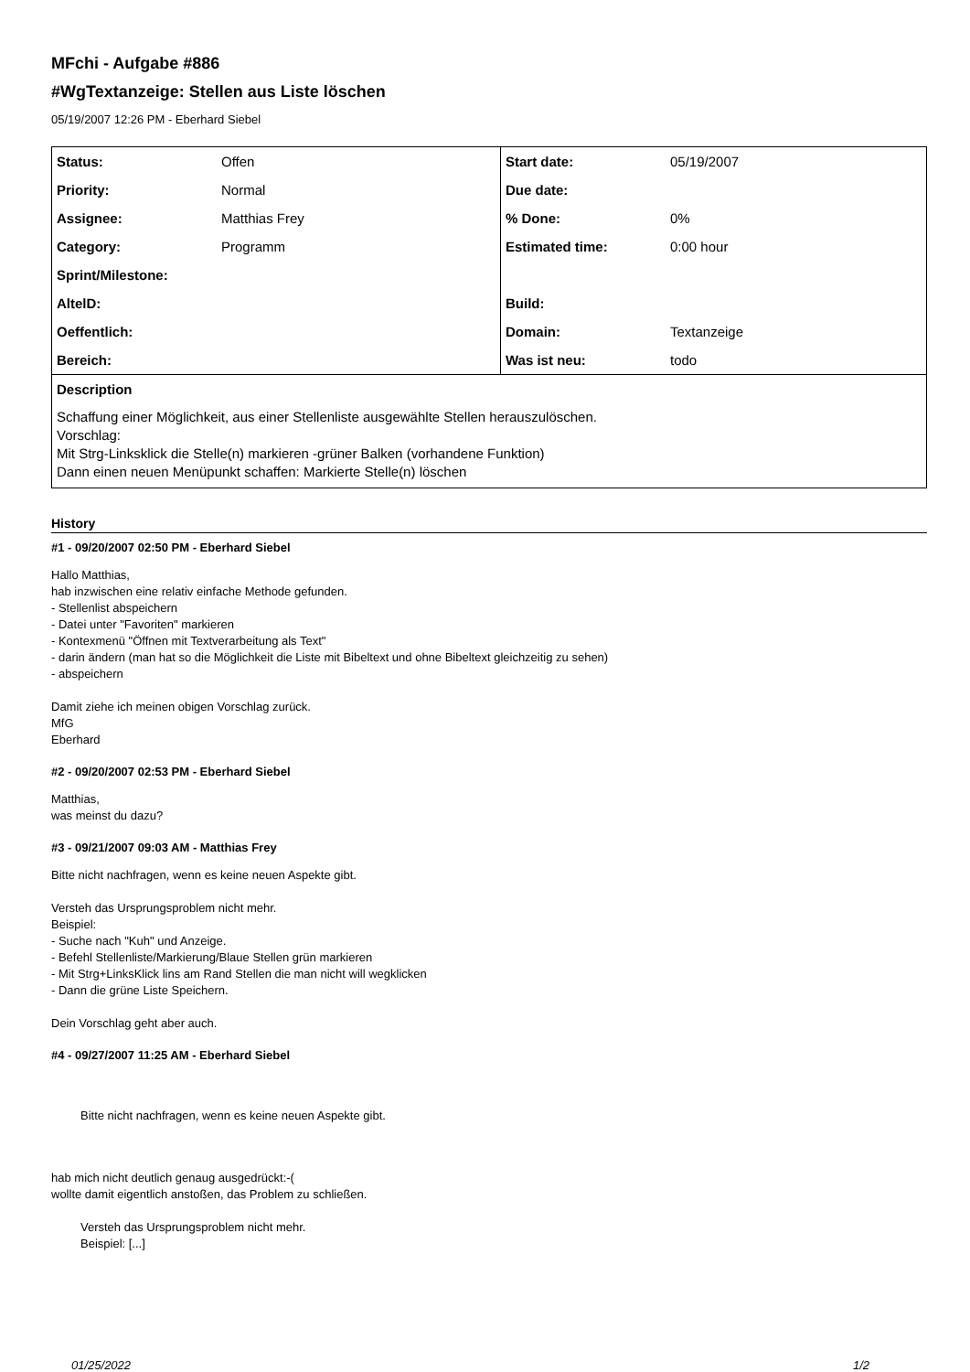MFchi - Aufgabe #886
#WgTextanzeige: Stellen aus Liste löschen
05/19/2007 12:26 PM - Eberhard Siebel
| Status: | Offen | Start date: | 05/19/2007 |
| Priority: | Normal | Due date: | |
| Assignee: | Matthias Frey | % Done: | 0% |
| Category: | Programm | Estimated time: | 0:00 hour |
| Sprint/Milestone: | | | |
| AltelD: | | Build: | |
| Oeffentlich: | | Domain: | Textanzeige |
| Bereich: | | Was ist neu: | todo |
| Description Schaffung einer Möglichkeit, aus einer Stellenliste ausgewählte Stellen herauszulöschen. Vorschlag: Mit Strg-Linksklick die Stelle(n) markieren -grüner Balken (vorhandene Funktion) Dann einen neuen Menüpunkt schaffen: Markierte Stelle(n) löschen | | | |
History
#1 - 09/20/2007 02:50 PM - Eberhard Siebel
Hallo Matthias,
hab inzwischen eine relativ einfache Methode gefunden.
- Stellenlist abspeichern
- Datei unter "Favoriten" markieren
- Kontexmenü "Öffnen mit Textverarbeitung als Text"
- darin ändern (man hat so die Möglichkeit die Liste mit Bibeltext und ohne Bibeltext gleichzeitig zu sehen)
- abspeichern
Damit ziehe ich meinen obigen Vorschlag zurück.
MfG
Eberhard
#2 - 09/20/2007 02:53 PM - Eberhard Siebel
Matthias,
was meinst du dazu?
#3 - 09/21/2007 09:03 AM - Matthias Frey
Bitte nicht nachfragen, wenn es keine neuen Aspekte gibt.
Versteh das Ursprungsproblem nicht mehr.
Beispiel:
- Suche nach "Kuh" und Anzeige.
- Befehl Stellenliste/Markierung/Blaue Stellen grün markieren
- Mit Strg+LinksKlick lins am Rand Stellen die man nicht will wegklicken
- Dann die grüne Liste Speichern.
Dein Vorschlag geht aber auch.
#4 - 09/27/2007 11:25 AM - Eberhard Siebel
Bitte nicht nachfragen, wenn es keine neuen Aspekte gibt.
hab mich nicht deutlich genaug ausgedrückt:-(
wollte damit eigentlich anstoßen, das Problem zu schließen.
Versteh das Ursprungsproblem nicht mehr.
Beispiel: [...]
01/25/2022 1/2